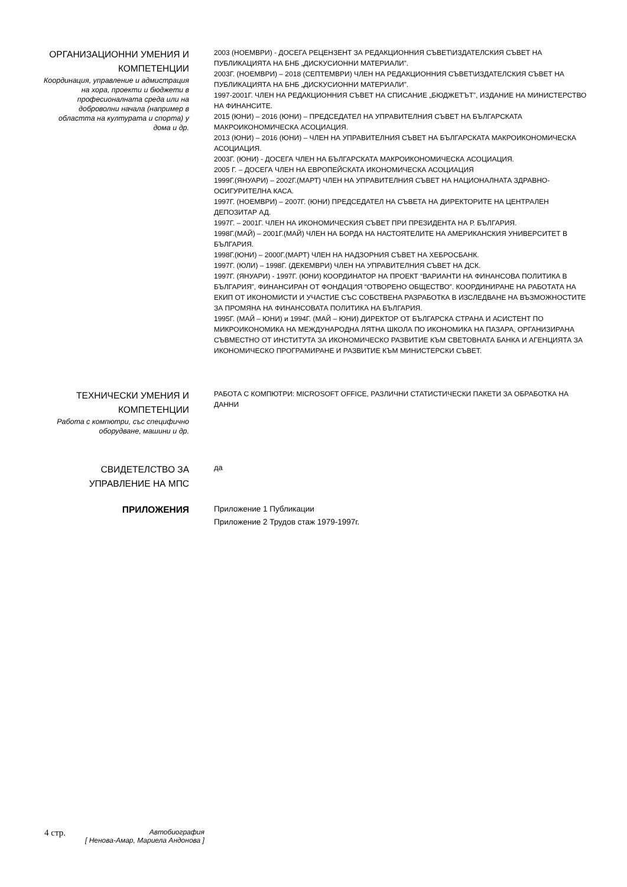ОРГАНИЗАЦИОННИ УМЕНИЯ И КОМПЕТЕНЦИИ
Координация, управление и адмистрация на хора, проекти и бюджети в професионалната среда или на доброволни начала (например в областта на културата и спорта) у дома и др.
2003 (НОЕМВРИ) - ДОСЕГА РЕЦЕНЗЕНТ ЗА РЕДАКЦИОННИЯ СЪВЕТ\ИЗДАТЕЛСКИЯ СЪВЕТ НА ПУБЛИКАЦИЯТА НА БНБ „ДИСКУСИОННИ МАТЕРИАЛИ”.
2003Г. (НОЕМВРИ) – 2018 (СЕПТЕМВРИ) ЧЛЕН НА РЕДАКЦИОННИЯ СЪВЕТ\ИЗДАТЕЛСКИЯ СЪВЕТ НА ПУБЛИКАЦИЯТА НА БНБ „ДИСКУСИОННИ МАТЕРИАЛИ”.
1997-2001Г. ЧЛЕН НА РЕДАКЦИОННИЯ СЪВЕТ НА СПИСАНИЕ „БЮДЖЕТЪТ”, ИЗДАНИЕ НА МИНИСТЕРСТВО НА ФИНАНСИТЕ.
2015 (ЮНИ) – 2016 (ЮНИ) – ПРЕДСЕДАТЕЛ НА УПРАВИТЕЛНИЯ СЪВЕТ НА БЪЛГАРСКАТА МАКРОИКОНОМИЧЕСКА АСОЦИАЦИЯ.
2013 (ЮНИ) – 2016 (ЮНИ) – ЧЛЕН НА УПРАВИТЕЛНИЯ СЪВЕТ НА БЪЛГАРСКАТА МАКРОИКОНОМИЧЕСКА АСОЦИАЦИЯ.
2003Г. (ЮНИ) - ДОСЕГА ЧЛЕН НА БЪЛГАРСКАТА МАКРОИКОНОМИЧЕСКА АСОЦИАЦИЯ.
2005 Г. – ДОСЕГА ЧЛЕН НА ЕВРОПЕЙСКАТА ИКОНОМИЧЕСКА АСОЦИАЦИЯ
1999Г.(ЯНУАРИ) – 2002Г.(МАРТ) ЧЛЕН НА УПРАВИТЕЛНИЯ СЪВЕТ НА НАЦИОНАЛНАТА ЗДРАВНО-ОСИГУРИТЕЛНА КАСА.
1997Г. (НОЕМВРИ) – 2007Г. (ЮНИ) ПРЕДСЕДАТЕЛ НА СЪВЕТА НА ДИРЕКТОРИТЕ НА ЦЕНТРАЛЕН ДЕПОЗИТАР АД.
1997Г. – 2001Г. ЧЛЕН НА ИКОНОМИЧЕСКИЯ СЪВЕТ ПРИ ПРЕЗИДЕНТА НА Р. БЪЛГАРИЯ.
1998Г.(МАЙ) – 2001Г.(МАЙ) ЧЛЕН НА БОРДА НА НАСТОЯТЕЛИТЕ НА АМЕРИКАНСКИЯ УНИВЕРСИТЕТ В БЪЛГАРИЯ.
1998Г.(ЮНИ) – 2000Г.(МАРТ) ЧЛЕН НА НАДЗОРНИЯ СЪВЕТ НА ХЕБРОСБАНК.
1997Г. (ЮЛИ) – 1998Г. (ДЕКЕМВРИ) ЧЛЕН НА УПРАВИТЕЛНИЯ СЪВЕТ НА ДСК.
1997Г. (ЯНУАРИ) - 1997Г. (ЮНИ) КООРДИНАТОР НА ПРОЕКТ “ВАРИАНТИ НА ФИНАНСОВА ПОЛИТИКА В БЪЛГАРИЯ”, ФИНАНСИРАН ОТ ФОНДАЦИЯ “ОТВОРЕНО ОБЩЕСТВО”. КООРДИНИРАНЕ НА РАБОТАТА НА ЕКИП ОТ ИКОНОМИСТИ И УЧАСТИЕ СЪС СОБСТВЕНА РАЗРАБОТКА В ИЗСЛЕДВАНЕ НА ВЪЗМОЖНОСТИТЕ ЗА ПРОМЯНА НА ФИНАНСОВАТА ПОЛИТИКА НА БЪЛГАРИЯ.
1995Г. (МАЙ – ЮНИ) и 1994Г. (МАЙ – ЮНИ) ДИРЕКТОР ОТ БЪЛГАРСКА СТРАНА И АСИСТЕНТ ПО МИКРОИКОНОМИКА НА МЕЖДУНАРОДНА ЛЯТНА ШКОЛА ПО ИКОНОМИКА НА ПАЗАРА, ОРГАНИЗИРАНА СЪВМЕСТНО ОТ ИНСТИТУТА ЗА ИКОНОМИЧЕСКО РАЗВИТИЕ КЪМ СВЕТОВНАТА БАНКА И АГЕНЦИЯТА ЗА ИКОНОМИЧЕСКО ПРОГРАМИРАНЕ И РАЗВИТИЕ КЪМ МИНИСТЕРСКИ СЪВЕТ.
ТЕХНИЧЕСКИ УМЕНИЯ И КОМПЕТЕНЦИИ
Работа с компютри, със специфично оборудване, машини и др.
РАБОТА С КОМПЮТРИ: MICROSOFT OFFICE, РАЗЛИЧНИ СТАТИСТИЧЕСКИ ПАКЕТИ ЗА ОБРАБОТКА НА ДАННИ
СВИДЕТЕЛСТВО ЗА УПРАВЛЕНИЕ НА МПС
да
ПРИЛОЖЕНИЯ
Приложение 1 Публикации
Приложение 2 Трудов стаж 1979-1997г.
4 стр. Автобиография
[ Ненова-Амар, Мариела Андонова ]